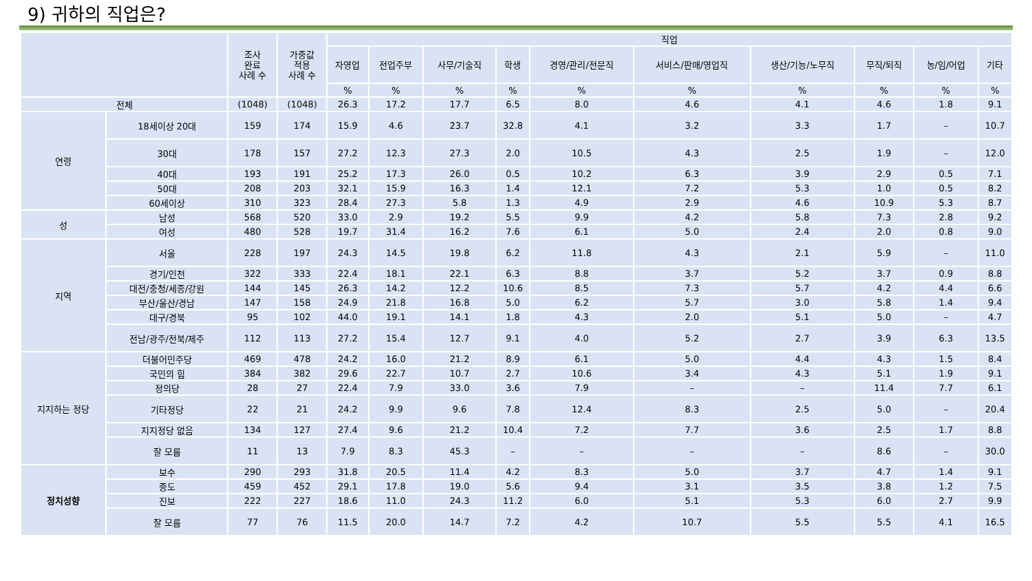9) 귀하의 직업은?
| | | 조사 완료 사례 수 | 가중값 적용 사례 수 | 직업 | | | | | | | | | |
| --- | --- | --- | --- | --- | --- | --- | --- | --- | --- | --- | --- | --- | --- |
| | | | | 자영업 | 전업주부 | 사무/기술직 | 학생 | 경영/관리/전문직 | 서비스/판매/영업직 | 생산/기능/노무직 | 무직/퇴직 | 농/임/어업 | 기타 |
| | | | | % | % | % | % | % | % | % | % | % | % |
| 전체 | | (1048) | (1048) | 26.3 | 17.2 | 17.7 | 6.5 | 8.0 | 4.6 | 4.1 | 4.6 | 1.8 | 9.1 |
| 연령 | 18세이상 20대 | 159 | 174 | 15.9 | 4.6 | 23.7 | 32.8 | 4.1 | 3.2 | 3.3 | 1.7 | – | 10.7 |
| | 30대 | 178 | 157 | 27.2 | 12.3 | 27.3 | 2.0 | 10.5 | 4.3 | 2.5 | 1.9 | – | 12.0 |
| | 40대 | 193 | 191 | 25.2 | 17.3 | 26.0 | 0.5 | 10.2 | 6.3 | 3.9 | 2.9 | 0.5 | 7.1 |
| | 50대 | 208 | 203 | 32.1 | 15.9 | 16.3 | 1.4 | 12.1 | 7.2 | 5.3 | 1.0 | 0.5 | 8.2 |
| | 60세이상 | 310 | 323 | 28.4 | 27.3 | 5.8 | 1.3 | 4.9 | 2.9 | 4.6 | 10.9 | 5.3 | 8.7 |
| 성 | 남성 | 568 | 520 | 33.0 | 2.9 | 19.2 | 5.5 | 9.9 | 4.2 | 5.8 | 7.3 | 2.8 | 9.2 |
| | 여성 | 480 | 528 | 19.7 | 31.4 | 16.2 | 7.6 | 6.1 | 5.0 | 2.4 | 2.0 | 0.8 | 9.0 |
| 지역 | 서울 | 228 | 197 | 24.3 | 14.5 | 19.8 | 6.2 | 11.8 | 4.3 | 2.1 | 5.9 | – | 11.0 |
| | 경기/인천 | 322 | 333 | 22.4 | 18.1 | 22.1 | 6.3 | 8.8 | 3.7 | 5.2 | 3.7 | 0.9 | 8.8 |
| | 대전/충청/세종/강원 | 144 | 145 | 26.3 | 14.2 | 12.2 | 10.6 | 8.5 | 7.3 | 5.7 | 4.2 | 4.4 | 6.6 |
| | 부산/울산/경남 | 147 | 158 | 24.9 | 21.8 | 16.8 | 5.0 | 6.2 | 5.7 | 3.0 | 5.8 | 1.4 | 9.4 |
| | 대구/경북 | 95 | 102 | 44.0 | 19.1 | 14.1 | 1.8 | 4.3 | 2.0 | 5.1 | 5.0 | – | 4.7 |
| | 전남/광주/전북/제주 | 112 | 113 | 27.2 | 15.4 | 12.7 | 9.1 | 4.0 | 5.2 | 2.7 | 3.9 | 6.3 | 13.5 |
| 지지하는 정당 | 더불어민주당 | 469 | 478 | 24.2 | 16.0 | 21.2 | 8.9 | 6.1 | 5.0 | 4.4 | 4.3 | 1.5 | 8.4 |
| | 국민의 힘 | 384 | 382 | 29.6 | 22.7 | 10.7 | 2.7 | 10.6 | 3.4 | 4.3 | 5.1 | 1.9 | 9.1 |
| | 정의당 | 28 | 27 | 22.4 | 7.9 | 33.0 | 3.6 | 7.9 | – | – | 11.4 | 7.7 | 6.1 |
| | 기타정당 | 22 | 21 | 24.2 | 9.9 | 9.6 | 7.8 | 12.4 | 8.3 | 2.5 | 5.0 | – | 20.4 |
| | 지지정당 없음 | 134 | 127 | 27.4 | 9.6 | 21.2 | 10.4 | 7.2 | 7.7 | 3.6 | 2.5 | 1.7 | 8.8 |
| | 잘 모름 | 11 | 13 | 7.9 | 8.3 | 45.3 | – | – | – | – | 8.6 | – | 30.0 |
| 정치성향 | 보수 | 290 | 293 | 31.8 | 20.5 | 11.4 | 4.2 | 8.3 | 5.0 | 3.7 | 4.7 | 1.4 | 9.1 |
| | 중도 | 459 | 452 | 29.1 | 17.8 | 19.0 | 5.6 | 9.4 | 3.1 | 3.5 | 3.8 | 1.2 | 7.5 |
| | 진보 | 222 | 227 | 18.6 | 11.0 | 24.3 | 11.2 | 6.0 | 5.1 | 5.3 | 6.0 | 2.7 | 9.9 |
| | 잘 모름 | 77 | 76 | 11.5 | 20.0 | 14.7 | 7.2 | 4.2 | 10.7 | 5.5 | 5.5 | 4.1 | 16.5 |